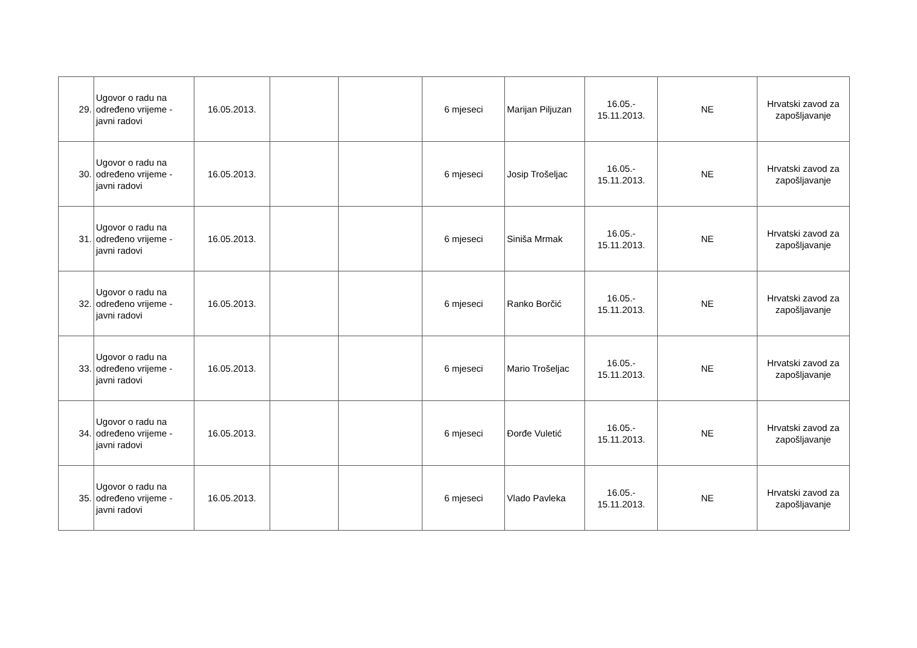| 29. | Ugovor o radu na određeno vrijeme - javni radovi | 16.05.2013. | | | 6 mjeseci | Marijan Piljuzan | 16.05.- 15.11.2013. | NE | Hrvatski zavod za zapošljavanje |
| 30. | Ugovor o radu na određeno vrijeme - javni radovi | 16.05.2013. | | | 6 mjeseci | Josip Trošeljac | 16.05.- 15.11.2013. | NE | Hrvatski zavod za zapošljavanje |
| 31. | Ugovor o radu na određeno vrijeme - javni radovi | 16.05.2013. | | | 6 mjeseci | Siniša Mrmak | 16.05.- 15.11.2013. | NE | Hrvatski zavod za zapošljavanje |
| 32. | Ugovor o radu na određeno vrijeme - javni radovi | 16.05.2013. | | | 6 mjeseci | Ranko Borčić | 16.05.- 15.11.2013. | NE | Hrvatski zavod za zapošljavanje |
| 33. | Ugovor o radu na određeno vrijeme - javni radovi | 16.05.2013. | | | 6 mjeseci | Mario Trošeljac | 16.05.- 15.11.2013. | NE | Hrvatski zavod za zapošljavanje |
| 34. | Ugovor o radu na određeno vrijeme - javni radovi | 16.05.2013. | | | 6 mjeseci | Đorđe Vuletić | 16.05.- 15.11.2013. | NE | Hrvatski zavod za zapošljavanje |
| 35. | Ugovor o radu na određeno vrijeme - javni radovi | 16.05.2013. | | | 6 mjeseci | Vlado Pavleka | 16.05.- 15.11.2013. | NE | Hrvatski zavod za zapošljavanje |